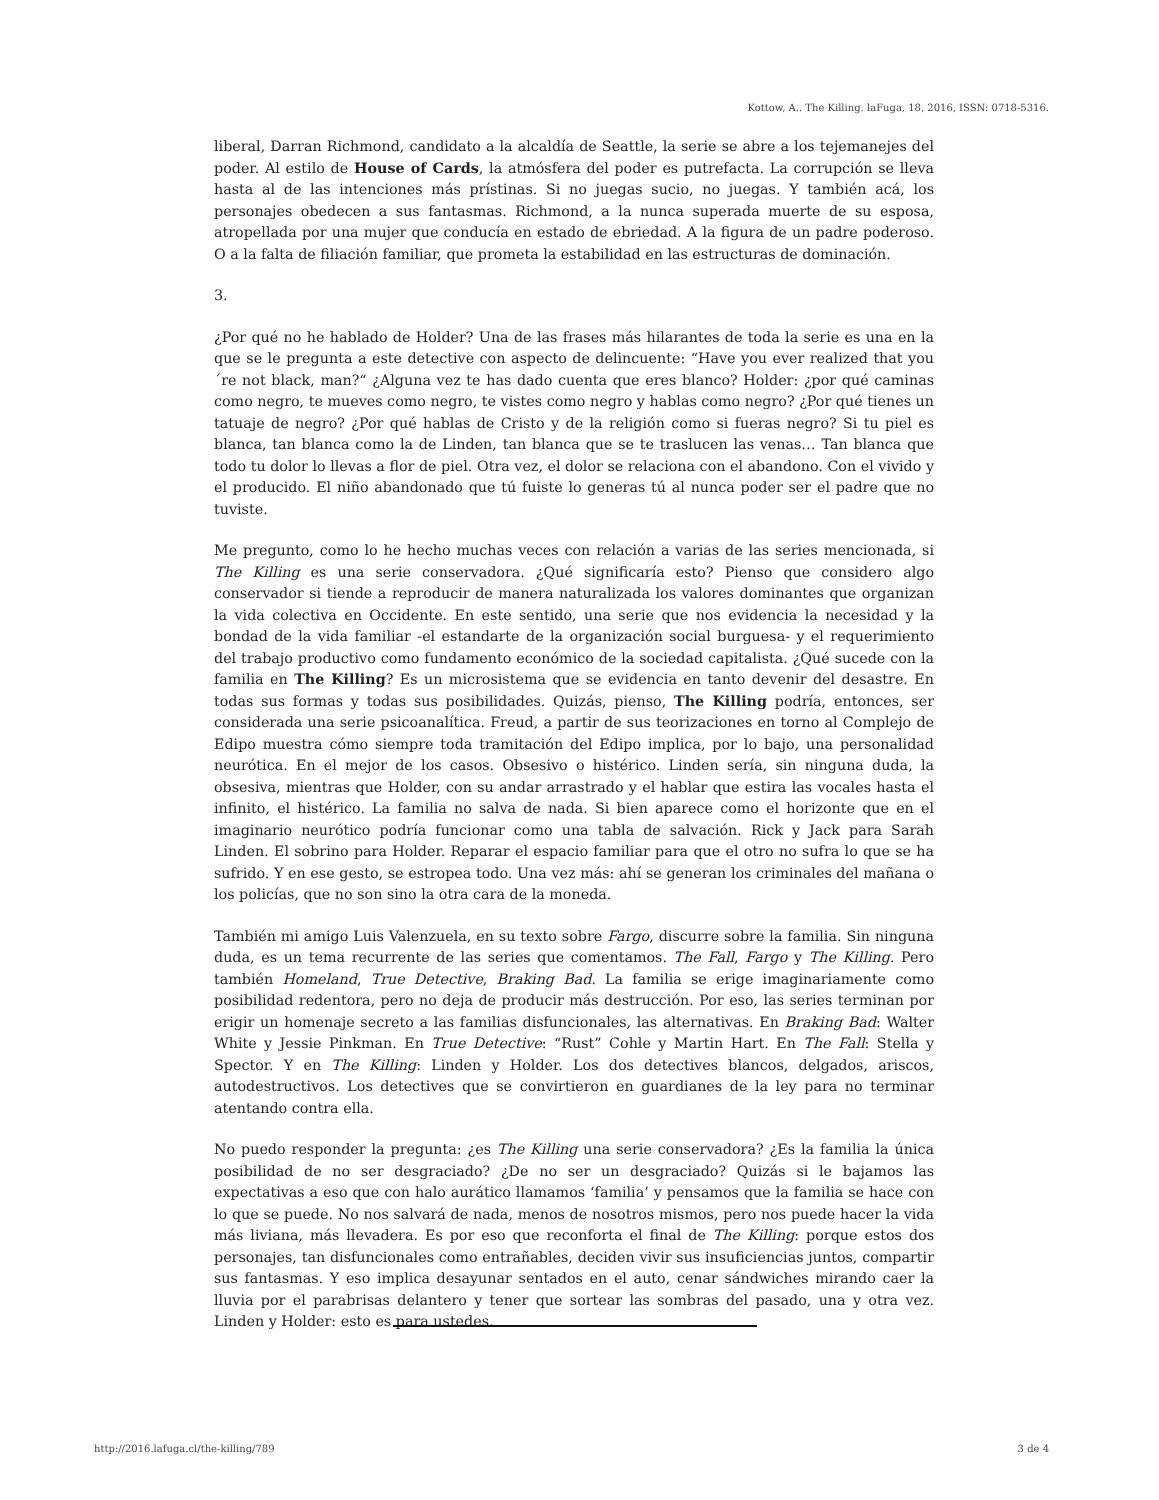Kottow, A.. The Killing. laFuga, 18, 2016, ISSN: 0718-5316.
liberal, Darran Richmond, candidato a la alcaldía de Seattle, la serie se abre a los tejemanejes del poder. Al estilo de House of Cards, la atmósfera del poder es putrefacta. La corrupción se lleva hasta al de las intenciones más prístinas. Si no juegas sucio, no juegas. Y también acá, los personajes obedecen a sus fantasmas. Richmond, a la nunca superada muerte de su esposa, atropellada por una mujer que conducía en estado de ebriedad. A la figura de un padre poderoso. O a la falta de filiación familiar, que prometa la estabilidad en las estructuras de dominación.
3.
¿Por qué no he hablado de Holder? Una de las frases más hilarantes de toda la serie es una en la que se le pregunta a este detective con aspecto de delincuente: “Have you ever realized that you´re not black, man?“ ¿Alguna vez te has dado cuenta que eres blanco? Holder: ¿por qué caminas como negro, te mueves como negro, te vistes como negro y hablas como negro? ¿Por qué tienes un tatuaje de negro? ¿Por qué hablas de Cristo y de la religión como si fueras negro? Si tu piel es blanca, tan blanca como la de Linden, tan blanca que se te traslucen las venas… Tan blanca que todo tu dolor lo llevas a flor de piel. Otra vez, el dolor se relaciona con el abandono. Con el vivido y el producido. El niño abandonado que tú fuiste lo generas tú al nunca poder ser el padre que no tuviste.
Me pregunto, como lo he hecho muchas veces con relación a varias de las series mencionada, si The Killing es una serie conservadora. ¿Qué significaría esto? Pienso que considero algo conservador si tiende a reproducir de manera naturalizada los valores dominantes que organizan la vida colectiva en Occidente. En este sentido, una serie que nos evidencia la necesidad y la bondad de la vida familiar -el estandarte de la organización social burguesa- y el requerimiento del trabajo productivo como fundamento económico de la sociedad capitalista. ¿Qué sucede con la familia en The Killing? Es un microsistema que se evidencia en tanto devenir del desastre. En todas sus formas y todas sus posibilidades. Quizás, pienso, The Killing podría, entonces, ser considerada una serie psicoanalítica. Freud, a partir de sus teorizaciones en torno al Complejo de Edipo muestra cómo siempre toda tramitación del Edipo implica, por lo bajo, una personalidad neurótica. En el mejor de los casos. Obsesivo o histérico. Linden sería, sin ninguna duda, la obsesiva, mientras que Holder, con su andar arrastrado y el hablar que estira las vocales hasta el infinito, el histérico. La familia no salva de nada. Si bien aparece como el horizonte que en el imaginario neurótico podría funcionar como una tabla de salvación. Rick y Jack para Sarah Linden. El sobrino para Holder. Reparar el espacio familiar para que el otro no sufra lo que se ha sufrido. Y en ese gesto, se estropea todo. Una vez más: ahí se generan los criminales del mañana o los policías, que no son sino la otra cara de la moneda.
También mi amigo Luis Valenzuela, en su texto sobre Fargo, discurre sobre la familia. Sin ninguna duda, es un tema recurrente de las series que comentamos. The Fall, Fargo y The Killing. Pero también Homeland, True Detective, Braking Bad. La familia se erige imaginariamente como posibilidad redentora, pero no deja de producir más destrucción. Por eso, las series terminan por erigir un homenaje secreto a las familias disfuncionales, las alternativas. En Braking Bad: Walter White y Jessie Pinkman. En True Detective: “Rust” Cohle y Martin Hart. En The Fall: Stella y Spector. Y en The Killing: Linden y Holder. Los dos detectives blancos, delgados, ariscos, autodestructivos. Los detectives que se convirtieron en guardianes de la ley para no terminar atentando contra ella.
No puedo responder la pregunta: ¿es The Killing una serie conservadora? ¿Es la familia la única posibilidad de no ser desgraciado? ¿De no ser un desgraciado? Quizás si le bajamos las expectativas a eso que con halo aurático llamamos ‘familia’ y pensamos que la familia se hace con lo que se puede. No nos salvará de nada, menos de nosotros mismos, pero nos puede hacer la vida más liviana, más llevadera. Es por eso que reconforta el final de The Killing: porque estos dos personajes, tan disfuncionales como entrañables, deciden vivir sus insuficiencias juntos, compartir sus fantasmas. Y eso implica desayunar sentados en el auto, cenar sándwiches mirando caer la lluvia por el parabrisas delantero y tener que sortear las sombras del pasado, una y otra vez. Linden y Holder: esto es para ustedes.
http://2016.lafuga.cl/the-killing/789 3 de 4